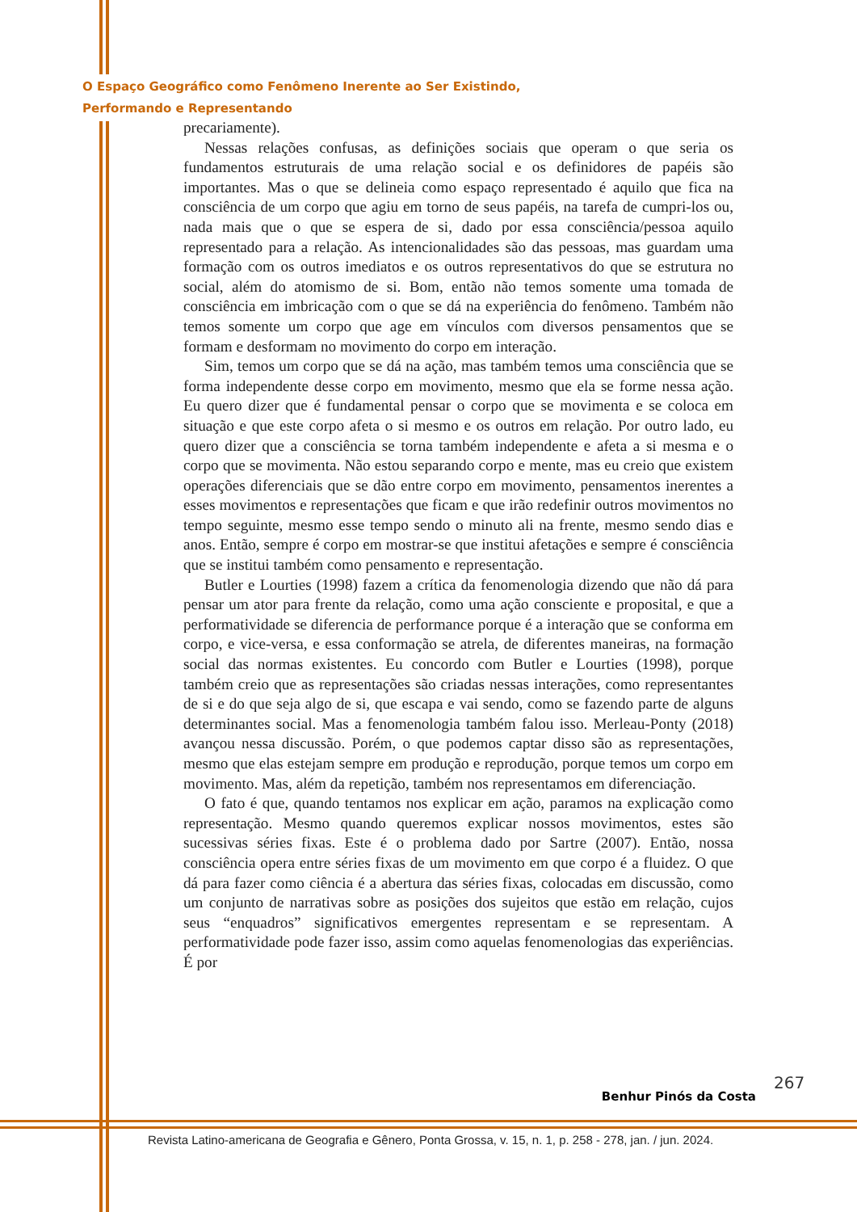O Espaço Geográfico como Fenômeno Inerente ao Ser Existindo,
Performando e Representando
precariamente).
Nessas relações confusas, as definições sociais que operam o que seria os fundamentos estruturais de uma relação social e os definidores de papéis são importantes. Mas o que se delineia como espaço representado é aquilo que fica na consciência de um corpo que agiu em torno de seus papéis, na tarefa de cumpri-los ou, nada mais que o que se espera de si, dado por essa consciência/pessoa aquilo representado para a relação. As intencionalidades são das pessoas, mas guardam uma formação com os outros imediatos e os outros representativos do que se estrutura no social, além do atomismo de si. Bom, então não temos somente uma tomada de consciência em imbricação com o que se dá na experiência do fenômeno. Também não temos somente um corpo que age em vínculos com diversos pensamentos que se formam e desformam no movimento do corpo em interação.
Sim, temos um corpo que se dá na ação, mas também temos uma consciência que se forma independente desse corpo em movimento, mesmo que ela se forme nessa ação. Eu quero dizer que é fundamental pensar o corpo que se movimenta e se coloca em situação e que este corpo afeta o si mesmo e os outros em relação. Por outro lado, eu quero dizer que a consciência se torna também independente e afeta a si mesma e o corpo que se movimenta. Não estou separando corpo e mente, mas eu creio que existem operações diferenciais que se dão entre corpo em movimento, pensamentos inerentes a esses movimentos e representações que ficam e que irão redefinir outros movimentos no tempo seguinte, mesmo esse tempo sendo o minuto ali na frente, mesmo sendo dias e anos. Então, sempre é corpo em mostrar-se que institui afetações e sempre é consciência que se institui também como pensamento e representação.
Butler e Lourties (1998) fazem a crítica da fenomenologia dizendo que não dá para pensar um ator para frente da relação, como uma ação consciente e proposital, e que a performatividade se diferencia de performance porque é a interação que se conforma em corpo, e vice-versa, e essa conformação se atrela, de diferentes maneiras, na formação social das normas existentes. Eu concordo com Butler e Lourties (1998), porque também creio que as representações são criadas nessas interações, como representantes de si e do que seja algo de si, que escapa e vai sendo, como se fazendo parte de alguns determinantes social. Mas a fenomenologia também falou isso. Merleau-Ponty (2018) avançou nessa discussão. Porém, o que podemos captar disso são as representações, mesmo que elas estejam sempre em produção e reprodução, porque temos um corpo em movimento. Mas, além da repetição, também nos representamos em diferenciação.
O fato é que, quando tentamos nos explicar em ação, paramos na explicação como representação. Mesmo quando queremos explicar nossos movimentos, estes são sucessivas séries fixas. Este é o problema dado por Sartre (2007). Então, nossa consciência opera entre séries fixas de um movimento em que corpo é a fluidez. O que dá para fazer como ciência é a abertura das séries fixas, colocadas em discussão, como um conjunto de narrativas sobre as posições dos sujeitos que estão em relação, cujos seus “enquadros” significativos emergentes representam e se representam. A performatividade pode fazer isso, assim como aquelas fenomenologias das experiências. É por
267
Benhur Pinós da Costa
Revista Latino-americana de Geografia e Gênero, Ponta Grossa, v. 15, n. 1, p. 258 - 278, jan. / jun. 2024.